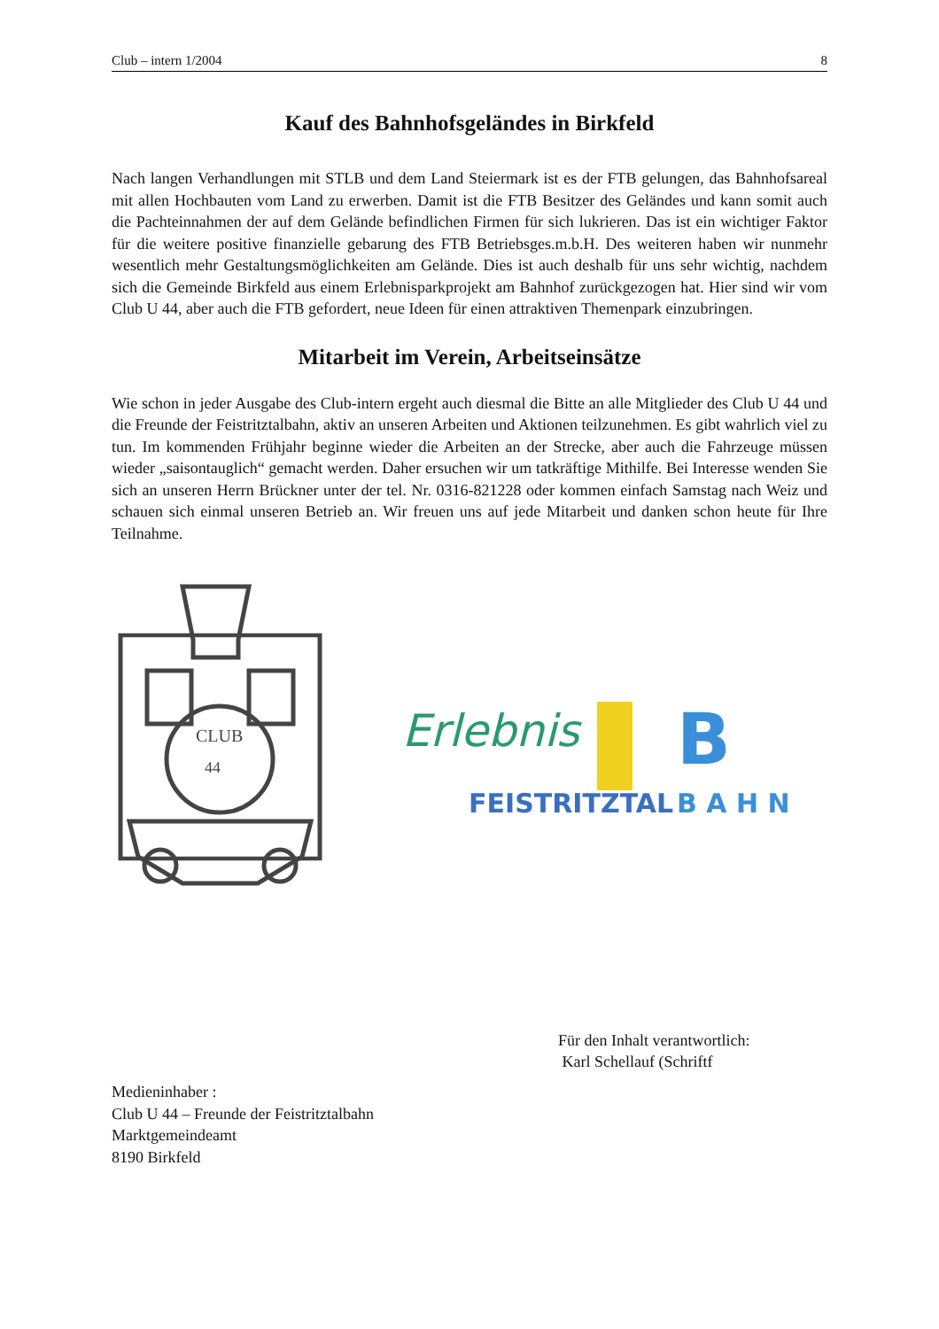Club – intern 1/2004 8
Kauf des Bahnhofsgeländes in Birkfeld
Nach langen Verhandlungen mit STLB und dem Land Steiermark ist es der FTB gelungen, das Bahnhofsareal mit allen Hochbauten vom Land zu erwerben. Damit ist die FTB Besitzer des Geländes und kann somit auch die Pachteinnahmen der auf dem Gelände befindlichen Firmen für sich lukrieren. Das ist ein wichtiger Faktor für die weitere positive finanzielle gebarung des FTB Betriebsges.m.b.H. Des weiteren haben wir nunmehr wesentlich mehr Gestaltungsmöglichkeiten am Gelände. Dies ist auch deshalb für uns sehr wichtig, nachdem sich die Gemeinde Birkfeld aus einem Erlebnisparkprojekt am Bahnhof zurückgezogen hat. Hier sind wir vom Club U 44, aber auch die FTB gefordert, neue Ideen für einen attraktiven Themenpark einzubringen.
Mitarbeit im Verein, Arbeitseinsätze
Wie schon in jeder Ausgabe des Club-intern ergeht auch diesmal die Bitte an alle Mitglieder des Club U 44 und die Freunde der Feistritztalbahn, aktiv an unseren Arbeiten und Aktionen teilzunehmen. Es gibt wahrlich viel zu tun. Im kommenden Frühjahr beginne wieder die Arbeiten an der Strecke, aber auch die Fahrzeuge müssen wieder „saisontauglich“ gemacht werden. Daher ersuchen wir um tatkräftige Mithilfe. Bei Interesse wenden Sie sich an unseren Herrn Brückner unter der tel. Nr. 0316-821228 oder kommen einfach Samstag nach Weiz und schauen sich einmal unseren Betrieb an. Wir freuen uns auf jede Mitarbeit und danken schon heute für Ihre Teilnahme.
CLUB
44
Erlebnis
B
FEISTRITZTAL
B A H N
Für den Inhalt verantwortlich:
Karl Schellauf (Schriftf
Medieninhaber :
Club U 44 – Freunde der Feistritztalbahn
Marktgemeindeamt
8190 Birkfeld